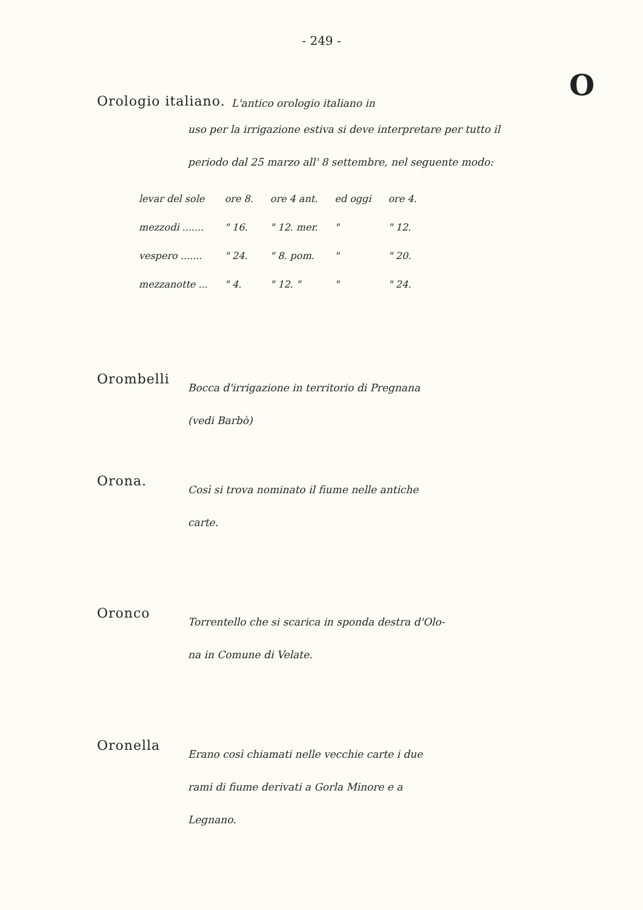- 249 -
O
Orologio italiano.
L'antico orologio italiano in
uso per la irrigazione estiva si deve interpretare per tutto il periodo dal 25 marzo all' 8 settembre, nel seguente modo:
| levar del sole | ore 8. | ore 4 ant. | ed oggi | ore 4. |
| mezzodi ....... | " 16. | " 12. mer. | " | " 12. |
| vespero ....... | " 24. | " 8. pom. | " | " 20. |
| mezzanotte ... | " 4. | " 12. " | " | " 24. |
Orombelli
Bocca d'irrigazione in territorio di Pregnana
(vedi Barbò)
Orona.
Così si trova nominato il fiume nelle antiche
carte.
Oronco
Torrentello che si scarica in sponda destra d'Olo-
na in Comune di Velate.
Oronella
Erano così chiamati nelle vecchie carte i due
rami di fiume derivati a Gorla Minore e a
Legnano.